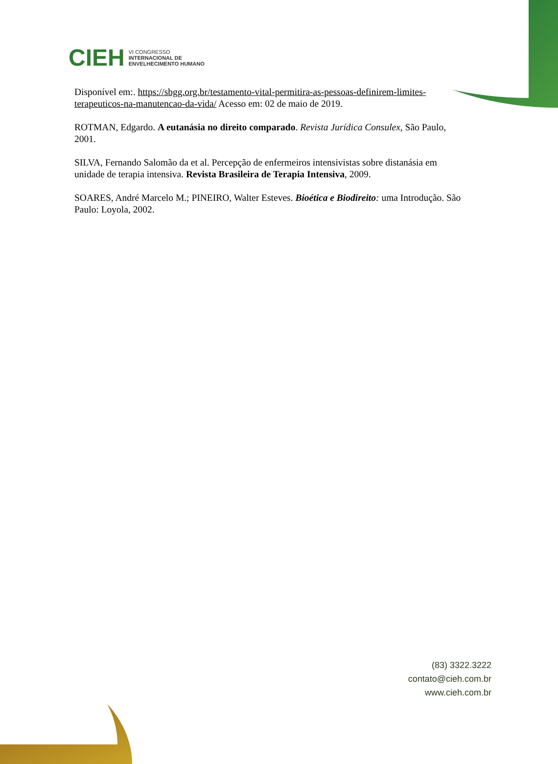CIEH
VI CONGRESSO
INTERNACIONAL DE
ENVELHECIMENTO HUMANO
Disponível em:. https://sbgg.org.br/testamento-vital-permitira-as-pessoas-definirem-limites-terapeuticos-na-manutencao-da-vida/ Acesso em: 02 de maio de 2019.
ROTMAN, Edgardo. A eutanásia no direito comparado. Revista Jurídica Consulex, São Paulo, 2001.
SILVA, Fernando Salomão da et al. Percepção de enfermeiros intensivistas sobre distanásia em unidade de terapia intensiva. Revista Brasileira de Terapia Intensiva, 2009.
SOARES, André Marcelo M.; PINEIRO, Walter Esteves. Bioética e Biodireito: uma Introdução. São Paulo: Loyola, 2002.
(83) 3322.3222
contato@cieh.com.br
www.cieh.com.br